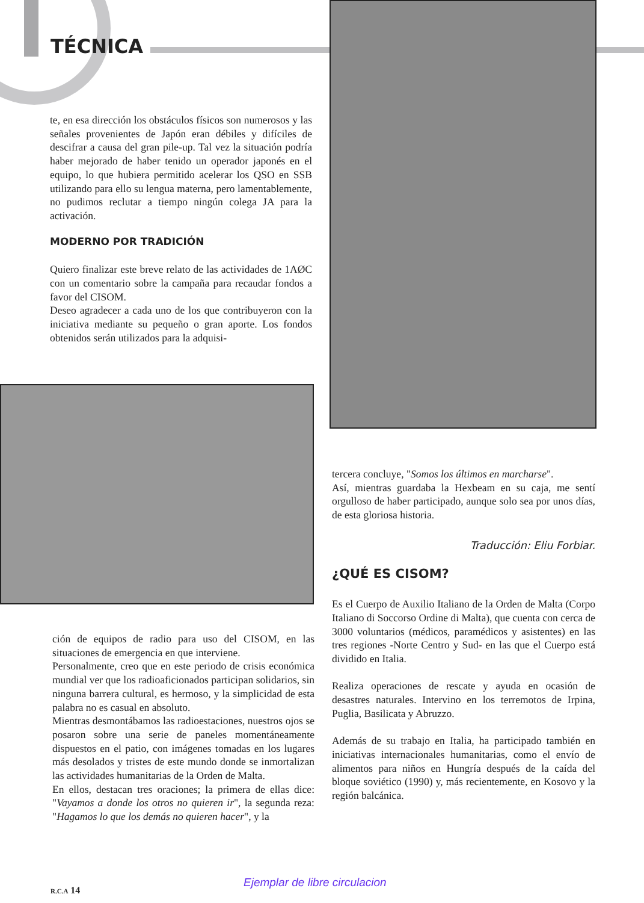TÉCNICA
te, en esa dirección los obstáculos físicos son numerosos y las señales provenientes de Japón eran débiles y difíciles de descifrar a causa del gran pile-up. Tal vez la situación podría haber mejorado de haber tenido un operador japonés en el equipo, lo que hubiera permitido acelerar los QSO en SSB utilizando para ello su lengua materna, pero lamentablemente, no pudimos reclutar a tiempo ningún colega JA para la activación.
MODERNO POR TRADICIÓN
Quiero finalizar este breve relato de las actividades de 1AØC con un comentario sobre la campaña para recaudar fondos a favor del CISOM.
Deseo agradecer a cada uno de los que contribuyeron con la iniciativa mediante su pequeño o gran aporte. Los fondos obtenidos serán utilizados para la adquisi-
ción de equipos de radio para uso del CISOM, en las situaciones de emergencia en que interviene.
Personalmente, creo que en este periodo de crisis económica mundial ver que los radioaficionados participan solidarios, sin ninguna barrera cultural, es hermoso, y la simplicidad de esta palabra no es casual en absoluto.
Mientras desmontábamos las radioestaciones, nuestros ojos se posaron sobre una serie de paneles momentáneamente dispuestos en el patio, con imágenes tomadas en los lugares más desolados y tristes de este mundo donde se inmortalizan las actividades humanitarias de la Orden de Malta.
En ellos, destacan tres oraciones; la primera de ellas dice: "Vayamos a donde los otros no quieren ir", la segunda reza: "Hagamos lo que los demás no quieren hacer", y la
tercera concluye, "Somos los últimos en marcharse".
Así, mientras guardaba la Hexbeam en su caja, me sentí orgulloso de haber participado, aunque solo sea por unos días, de esta gloriosa historia.
Traducción: Eliu Forbiar.
¿QUÉ ES CISOM?
Es el Cuerpo de Auxilio Italiano de la Orden de Malta (Corpo Italiano di Soccorso Ordine di Malta), que cuenta con cerca de 3000 voluntarios (médicos, paramédicos y asistentes) en las tres regiones -Norte Centro y Sud- en las que el Cuerpo está dividido en Italia.
Realiza operaciones de rescate y ayuda en ocasión de desastres naturales. Intervino en los terremotos de Irpina, Puglia, Basilicata y Abruzzo.
Además de su trabajo en Italia, ha participado también en iniciativas internacionales humanitarias, como el envío de alimentos para niños en Hungría después de la caída del bloque soviético (1990) y, más recientemente, en Kosovo y la región balcánica.
Ejemplar de libre circulacion
R.C.A 14